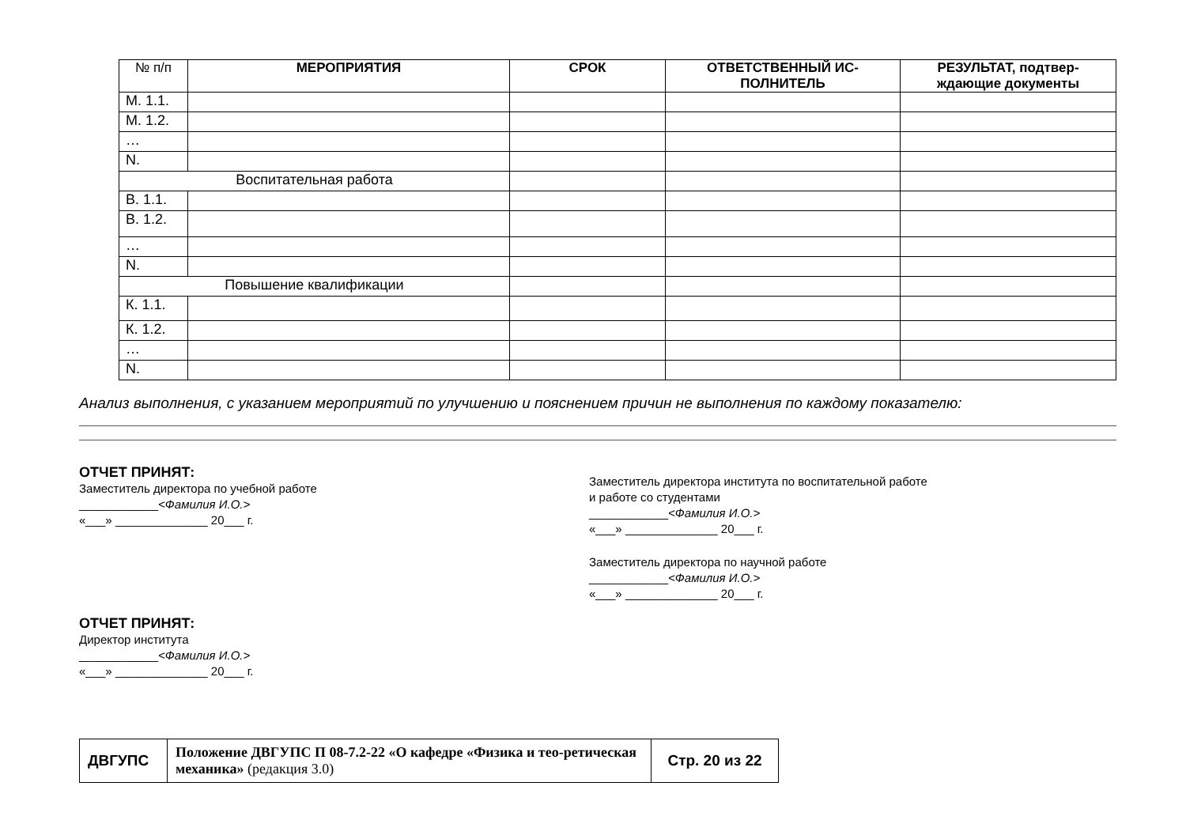| № п/п | МЕРОПРИЯТИЯ | СРОК | ОТВЕТСТВЕННЫЙ ИС-ПОЛНИТЕЛЬ | РЕЗУЛЬТАТ, подтвер-ждающие документы |
| --- | --- | --- | --- | --- |
| М. 1.1. | | | | |
| М. 1.2. | | | | |
| … | | | | |
| N. | | | | |
| Воспитательная работа | | | | |
| В. 1.1. | | | | |
| В. 1.2. | | | | |
| … | | | | |
| N. | | | | |
| Повышение квалификации | | | | |
| К. 1.1. | | | | |
| К. 1.2. | | | | |
| … | | | | |
| N. | | | | |
Анализ выполнения, с указанием мероприятий по улучшению и пояснением причин не выполнения по каждому показателю:
ОТЧЕТ ПРИНЯТ:
Заместитель директора по учебной работе
____________<Фамилия И.О.>
«___» ______________ 20___ г.
ОТЧЕТ ПРИНЯТ:
Директор института
____________<Фамилия И.О.>
«___» ______________ 20___ г.
Заместитель директора института по воспитательной работе
и работе со студентами
____________<Фамилия И.О.>
«___» ______________ 20___ г.
Заместитель директора по научной работе
____________<Фамилия И.О.>
«___» ______________ 20___ г.
| ДВГУПС | Положение ДВГУПС П 08-7.2-22 «О кафедре «Физика и тео-ретическая механика» (редакция 3.0) | Стр. 20 из 22 |